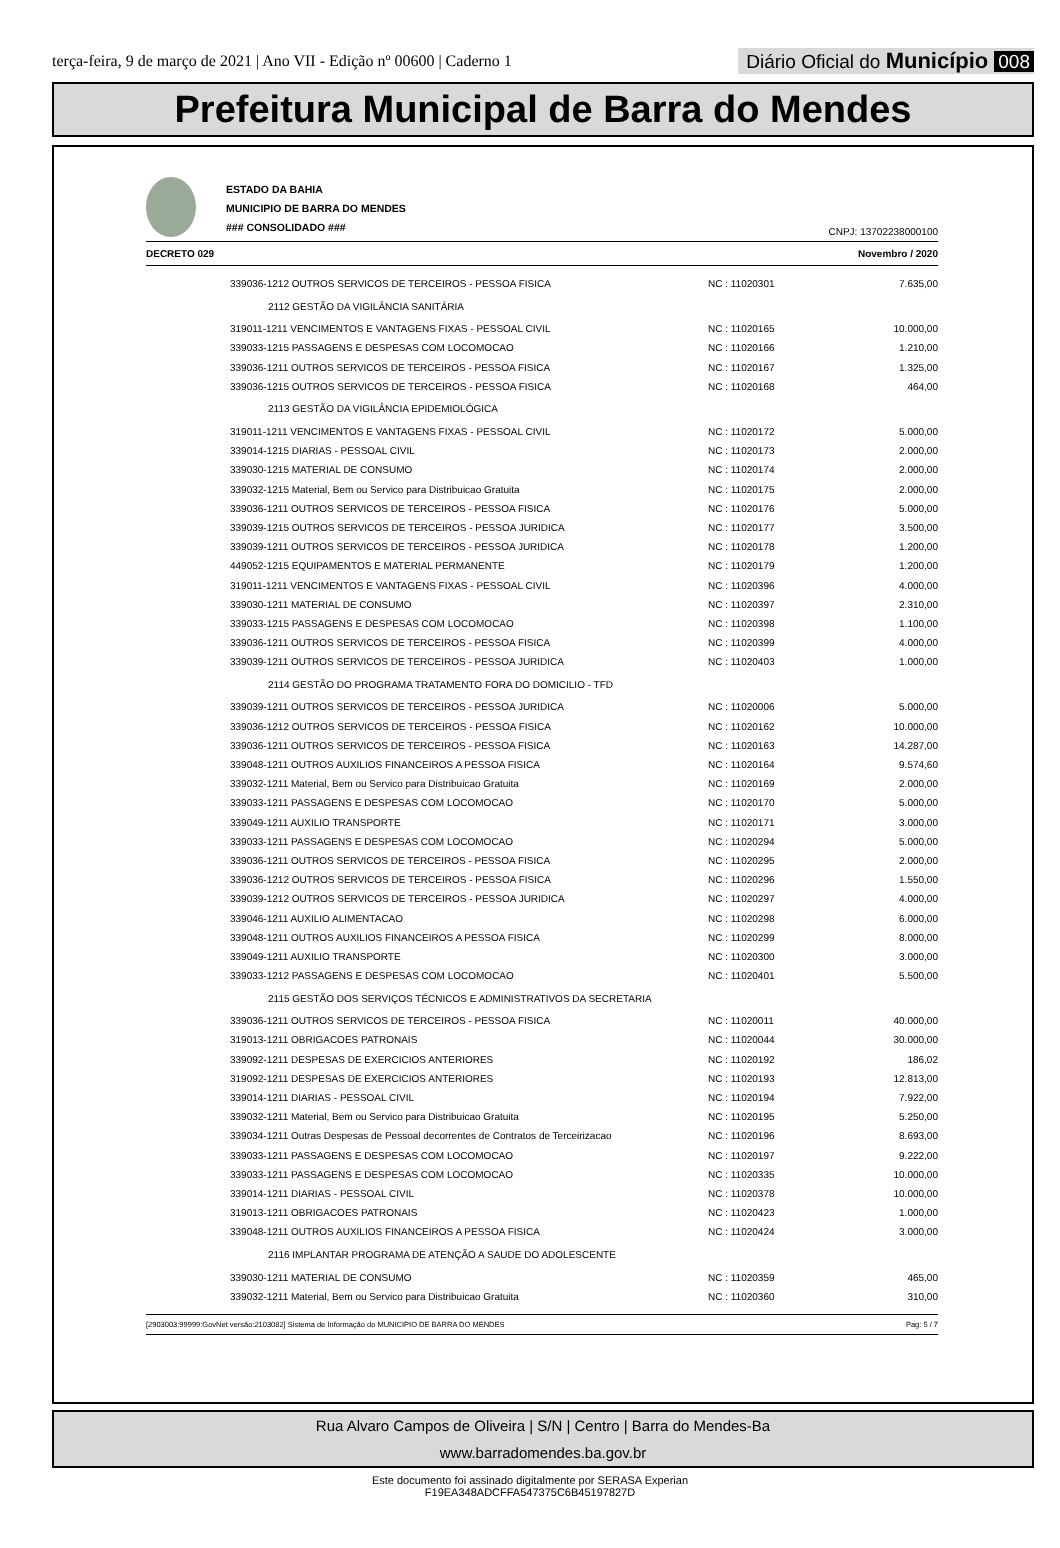terça-feira, 9 de março de 2021 | Ano VII - Edição nº 00600 | Caderno 1
Diário Oficial do Município 008
Prefeitura Municipal de Barra do Mendes
ESTADO DA BAHIA
MUNICIPIO DE BARRA DO MENDES
### CONSOLIDADO ###
CNPJ: 13702238000100
DECRETO 029 Novembro / 2020
| 339036-1212 OUTROS SERVICOS DE TERCEIROS - PESSOA FISICA | NC : 11020301 | 7.635,00 |
| 2112 GESTÃO DA VIGILÂNCIA SANITÁRIA | | |
| 319011-1211 VENCIMENTOS E VANTAGENS FIXAS - PESSOAL CIVIL | NC : 11020165 | 10.000,00 |
| 339033-1215 PASSAGENS E DESPESAS COM LOCOMOCAO | NC : 11020166 | 1.210,00 |
| 339036-1211 OUTROS SERVICOS DE TERCEIROS - PESSOA FISICA | NC : 11020167 | 1.325,00 |
| 339036-1215 OUTROS SERVICOS DE TERCEIROS - PESSOA FISICA | NC : 11020168 | 464,00 |
| 2113 GESTÃO DA VIGILÂNCIA EPIDEMIOLÓGICA | | |
| 319011-1211 VENCIMENTOS E VANTAGENS FIXAS - PESSOAL CIVIL | NC : 11020172 | 5.000,00 |
| 339014-1215 DIARIAS - PESSOAL CIVIL | NC : 11020173 | 2.000,00 |
| 339030-1215 MATERIAL DE CONSUMO | NC : 11020174 | 2.000,00 |
| 339032-1215 Material, Bem ou Servico para Distribuicao Gratuita | NC : 11020175 | 2.000,00 |
| 339036-1211 OUTROS SERVICOS DE TERCEIROS - PESSOA FISICA | NC : 11020176 | 5.000,00 |
| 339039-1215 OUTROS SERVICOS DE TERCEIROS - PESSOA JURIDICA | NC : 11020177 | 3.500,00 |
| 339039-1211 OUTROS SERVICOS DE TERCEIROS - PESSOA JURIDICA | NC : 11020178 | 1.200,00 |
| 449052-1215 EQUIPAMENTOS E MATERIAL PERMANENTE | NC : 11020179 | 1.200,00 |
| 319011-1211 VENCIMENTOS E VANTAGENS FIXAS - PESSOAL CIVIL | NC : 11020396 | 4.000,00 |
| 339030-1211 MATERIAL DE CONSUMO | NC : 11020397 | 2.310,00 |
| 339033-1215 PASSAGENS E DESPESAS COM LOCOMOCAO | NC : 11020398 | 1.100,00 |
| 339036-1211 OUTROS SERVICOS DE TERCEIROS - PESSOA FISICA | NC : 11020399 | 4.000,00 |
| 339039-1211 OUTROS SERVICOS DE TERCEIROS - PESSOA JURIDICA | NC : 11020403 | 1.000,00 |
| 2114 GESTÃO DO PROGRAMA TRATAMENTO FORA DO DOMICILIO - TFD | | |
| 339039-1211 OUTROS SERVICOS DE TERCEIROS - PESSOA JURIDICA | NC : 11020006 | 5.000,00 |
| 339036-1212 OUTROS SERVICOS DE TERCEIROS - PESSOA FISICA | NC : 11020162 | 10.000,00 |
| 339036-1211 OUTROS SERVICOS DE TERCEIROS - PESSOA FISICA | NC : 11020163 | 14.287,00 |
| 339048-1211 OUTROS AUXILIOS FINANCEIROS A PESSOA FISICA | NC : 11020164 | 9.574,60 |
| 339032-1211 Material, Bem ou Servico para Distribuicao Gratuita | NC : 11020169 | 2.000,00 |
| 339033-1211 PASSAGENS E DESPESAS COM LOCOMOCAO | NC : 11020170 | 5.000,00 |
| 339049-1211 AUXILIO TRANSPORTE | NC : 11020171 | 3.000,00 |
| 339033-1211 PASSAGENS E DESPESAS COM LOCOMOCAO | NC : 11020294 | 5.000,00 |
| 339036-1211 OUTROS SERVICOS DE TERCEIROS - PESSOA FISICA | NC : 11020295 | 2.000,00 |
| 339036-1212 OUTROS SERVICOS DE TERCEIROS - PESSOA FISICA | NC : 11020296 | 1.550,00 |
| 339039-1212 OUTROS SERVICOS DE TERCEIROS - PESSOA JURIDICA | NC : 11020297 | 4.000,00 |
| 339046-1211 AUXILIO ALIMENTACAO | NC : 11020298 | 6.000,00 |
| 339048-1211 OUTROS AUXILIOS FINANCEIROS A PESSOA FISICA | NC : 11020299 | 8.000,00 |
| 339049-1211 AUXILIO TRANSPORTE | NC : 11020300 | 3.000,00 |
| 339033-1212 PASSAGENS E DESPESAS COM LOCOMOCAO | NC : 11020401 | 5.500,00 |
| 2115 GESTÃO DOS SERVIÇOS TÉCNICOS E ADMINISTRATIVOS DA SECRETARIA | | |
| 339036-1211 OUTROS SERVICOS DE TERCEIROS - PESSOA FISICA | NC : 11020011 | 40.000,00 |
| 319013-1211 OBRIGACOES PATRONAIS | NC : 11020044 | 30.000,00 |
| 339092-1211 DESPESAS DE EXERCICIOS ANTERIORES | NC : 11020192 | 186,02 |
| 319092-1211 DESPESAS DE EXERCICIOS ANTERIORES | NC : 11020193 | 12.813,00 |
| 339014-1211 DIARIAS - PESSOAL CIVIL | NC : 11020194 | 7.922,00 |
| 339032-1211 Material, Bem ou Servico para Distribuicao Gratuita | NC : 11020195 | 5.250,00 |
| 339034-1211 Outras Despesas de Pessoal decorrentes de Contratos de Terceirizacao | NC : 11020196 | 8.693,00 |
| 339033-1211 PASSAGENS E DESPESAS COM LOCOMOCAO | NC : 11020197 | 9.222,00 |
| 339033-1211 PASSAGENS E DESPESAS COM LOCOMOCAO | NC : 11020335 | 10.000,00 |
| 339014-1211 DIARIAS - PESSOAL CIVIL | NC : 11020378 | 10.000,00 |
| 319013-1211 OBRIGACOES PATRONAIS | NC : 11020423 | 1.000,00 |
| 339048-1211 OUTROS AUXILIOS FINANCEIROS A PESSOA FISICA | NC : 11020424 | 3.000,00 |
| 2116 IMPLANTAR PROGRAMA DE ATENÇÃO A SAUDE DO ADOLESCENTE | | |
| 339030-1211 MATERIAL DE CONSUMO | NC : 11020359 | 465,00 |
| 339032-1211 Material, Bem ou Servico para Distribuicao Gratuita | NC : 11020360 | 310,00 |
[2903003:99999:GovNet versão:2103082] Sistema de Informação do MUNICIPIO DE BARRA DO MENDES Pag: 5 / 7
Rua Alvaro Campos de Oliveira | S/N | Centro | Barra do Mendes-Ba
www.barradomendes.ba.gov.br
Este documento foi assinado digitalmente por SERASA Experian
F19EA348ADCFFA547375C6B45197827D